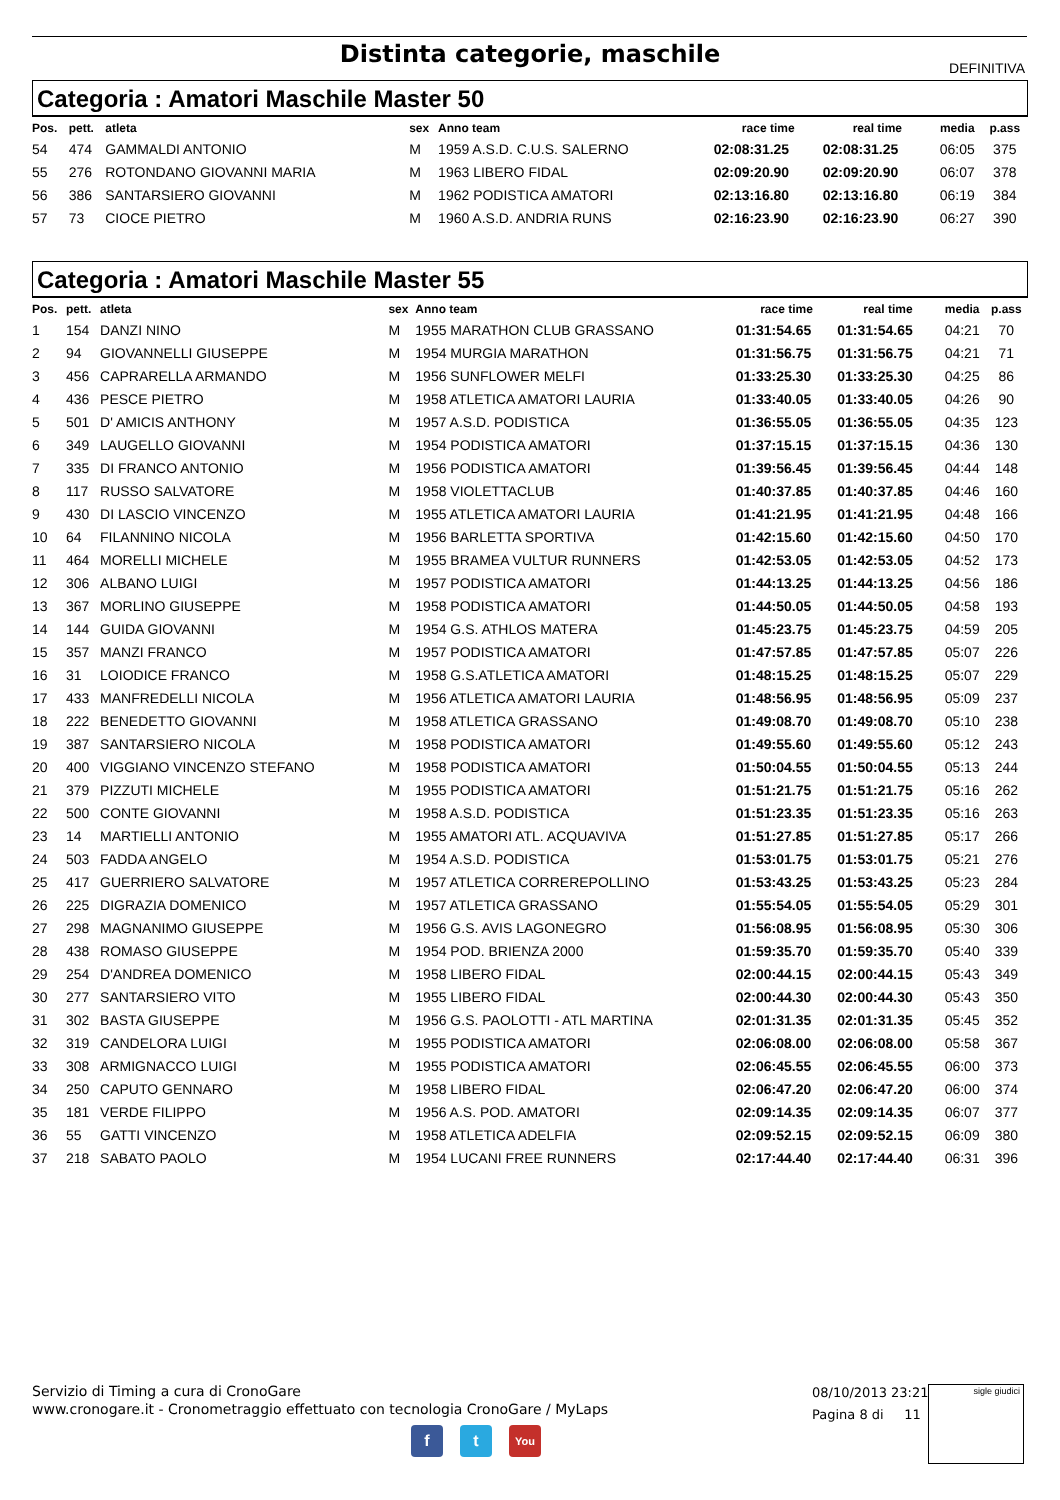Distinta categorie, maschile DEFINITIVA
Categoria : Amatori Maschile Master 50
| Pos. | pett. | atleta | sex | Anno team | race time | real time | media | p.ass |
| --- | --- | --- | --- | --- | --- | --- | --- | --- |
| 54 | 474 | GAMMALDI ANTONIO | M | 1959 A.S.D. C.U.S. SALERNO | 02:08:31.25 | 02:08:31.25 | 06:05 | 375 |
| 55 | 276 | ROTONDANO GIOVANNI MARIA | M | 1963 LIBERO FIDAL | 02:09:20.90 | 02:09:20.90 | 06:07 | 378 |
| 56 | 386 | SANTARSIERO GIOVANNI | M | 1962 PODISTICA AMATORI | 02:13:16.80 | 02:13:16.80 | 06:19 | 384 |
| 57 | 73 | CIOCE PIETRO | M | 1960 A.S.D. ANDRIA RUNS | 02:16:23.90 | 02:16:23.90 | 06:27 | 390 |
Categoria : Amatori Maschile Master 55
| Pos. | pett. | atleta | sex | Anno team | race time | real time | media | p.ass |
| --- | --- | --- | --- | --- | --- | --- | --- | --- |
| 1 | 154 | DANZI NINO | M | 1955 MARATHON CLUB GRASSANO | 01:31:54.65 | 01:31:54.65 | 04:21 | 70 |
| 2 | 94 | GIOVANNELLI GIUSEPPE | M | 1954 MURGIA MARATHON | 01:31:56.75 | 01:31:56.75 | 04:21 | 71 |
| 3 | 456 | CAPRARELLA ARMANDO | M | 1956 SUNFLOWER MELFI | 01:33:25.30 | 01:33:25.30 | 04:25 | 86 |
| 4 | 436 | PESCE PIETRO | M | 1958 ATLETICA AMATORI LAURIA | 01:33:40.05 | 01:33:40.05 | 04:26 | 90 |
| 5 | 501 | D' AMICIS ANTHONY | M | 1957 A.S.D. PODISTICA | 01:36:55.05 | 01:36:55.05 | 04:35 | 123 |
| 6 | 349 | LAUGELLO GIOVANNI | M | 1954 PODISTICA AMATORI | 01:37:15.15 | 01:37:15.15 | 04:36 | 130 |
| 7 | 335 | DI FRANCO ANTONIO | M | 1956 PODISTICA AMATORI | 01:39:56.45 | 01:39:56.45 | 04:44 | 148 |
| 8 | 117 | RUSSO SALVATORE | M | 1958 VIOLETTACLUB | 01:40:37.85 | 01:40:37.85 | 04:46 | 160 |
| 9 | 430 | DI LASCIO VINCENZO | M | 1955 ATLETICA AMATORI LAURIA | 01:41:21.95 | 01:41:21.95 | 04:48 | 166 |
| 10 | 64 | FILANNINO NICOLA | M | 1956 BARLETTA SPORTIVA | 01:42:15.60 | 01:42:15.60 | 04:50 | 170 |
| 11 | 464 | MORELLI MICHELE | M | 1955 BRAMEA VULTUR RUNNERS | 01:42:53.05 | 01:42:53.05 | 04:52 | 173 |
| 12 | 306 | ALBANO LUIGI | M | 1957 PODISTICA AMATORI | 01:44:13.25 | 01:44:13.25 | 04:56 | 186 |
| 13 | 367 | MORLINO GIUSEPPE | M | 1958 PODISTICA AMATORI | 01:44:50.05 | 01:44:50.05 | 04:58 | 193 |
| 14 | 144 | GUIDA GIOVANNI | M | 1954 G.S. ATHLOS MATERA | 01:45:23.75 | 01:45:23.75 | 04:59 | 205 |
| 15 | 357 | MANZI FRANCO | M | 1957 PODISTICA AMATORI | 01:47:57.85 | 01:47:57.85 | 05:07 | 226 |
| 16 | 31 | LOIODICE FRANCO | M | 1958 G.S.ATLETICA AMATORI | 01:48:15.25 | 01:48:15.25 | 05:07 | 229 |
| 17 | 433 | MANFREDELLI NICOLA | M | 1956 ATLETICA AMATORI LAURIA | 01:48:56.95 | 01:48:56.95 | 05:09 | 237 |
| 18 | 222 | BENEDETTO GIOVANNI | M | 1958 ATLETICA GRASSANO | 01:49:08.70 | 01:49:08.70 | 05:10 | 238 |
| 19 | 387 | SANTARSIERO NICOLA | M | 1958 PODISTICA AMATORI | 01:49:55.60 | 01:49:55.60 | 05:12 | 243 |
| 20 | 400 | VIGGIANO VINCENZO STEFANO | M | 1958 PODISTICA AMATORI | 01:50:04.55 | 01:50:04.55 | 05:13 | 244 |
| 21 | 379 | PIZZUTI MICHELE | M | 1955 PODISTICA AMATORI | 01:51:21.75 | 01:51:21.75 | 05:16 | 262 |
| 22 | 500 | CONTE GIOVANNI | M | 1958 A.S.D. PODISTICA | 01:51:23.35 | 01:51:23.35 | 05:16 | 263 |
| 23 | 14 | MARTIELLI ANTONIO | M | 1955 AMATORI ATL. ACQUAVIVA | 01:51:27.85 | 01:51:27.85 | 05:17 | 266 |
| 24 | 503 | FADDA ANGELO | M | 1954 A.S.D. PODISTICA | 01:53:01.75 | 01:53:01.75 | 05:21 | 276 |
| 25 | 417 | GUERRIERO SALVATORE | M | 1957 ATLETICA CORREREPOLLINO | 01:53:43.25 | 01:53:43.25 | 05:23 | 284 |
| 26 | 225 | DIGRAZIA DOMENICO | M | 1957 ATLETICA GRASSANO | 01:55:54.05 | 01:55:54.05 | 05:29 | 301 |
| 27 | 298 | MAGNANIMO GIUSEPPE | M | 1956 G.S. AVIS LAGONEGRO | 01:56:08.95 | 01:56:08.95 | 05:30 | 306 |
| 28 | 438 | ROMASO GIUSEPPE | M | 1954 POD. BRIENZA 2000 | 01:59:35.70 | 01:59:35.70 | 05:40 | 339 |
| 29 | 254 | D'ANDREA DOMENICO | M | 1958 LIBERO FIDAL | 02:00:44.15 | 02:00:44.15 | 05:43 | 349 |
| 30 | 277 | SANTARSIERO VITO | M | 1955 LIBERO FIDAL | 02:00:44.30 | 02:00:44.30 | 05:43 | 350 |
| 31 | 302 | BASTA GIUSEPPE | M | 1956 G.S. PAOLOTTI - ATL MARTINA | 02:01:31.35 | 02:01:31.35 | 05:45 | 352 |
| 32 | 319 | CANDELORA LUIGI | M | 1955 PODISTICA AMATORI | 02:06:08.00 | 02:06:08.00 | 05:58 | 367 |
| 33 | 308 | ARMIGNACCO LUIGI | M | 1955 PODISTICA AMATORI | 02:06:45.55 | 02:06:45.55 | 06:00 | 373 |
| 34 | 250 | CAPUTO GENNARO | M | 1958 LIBERO FIDAL | 02:06:47.20 | 02:06:47.20 | 06:00 | 374 |
| 35 | 181 | VERDE FILIPPO | M | 1956 A.S. POD. AMATORI | 02:09:14.35 | 02:09:14.35 | 06:07 | 377 |
| 36 | 55 | GATTI VINCENZO | M | 1958 ATLETICA ADELFIA | 02:09:52.15 | 02:09:52.15 | 06:09 | 380 |
| 37 | 218 | SABATO PAOLO | M | 1954 LUCANI FREE RUNNERS | 02:17:44.40 | 02:17:44.40 | 06:31 | 396 |
Servizio di Timing a cura di CronoGare
www.cronogare.it - Cronometraggio effettuato con tecnologia CronoGare / MyLaps
08/10/2013 23:21
Pagina 8 di 11
sigle giudici
f t You